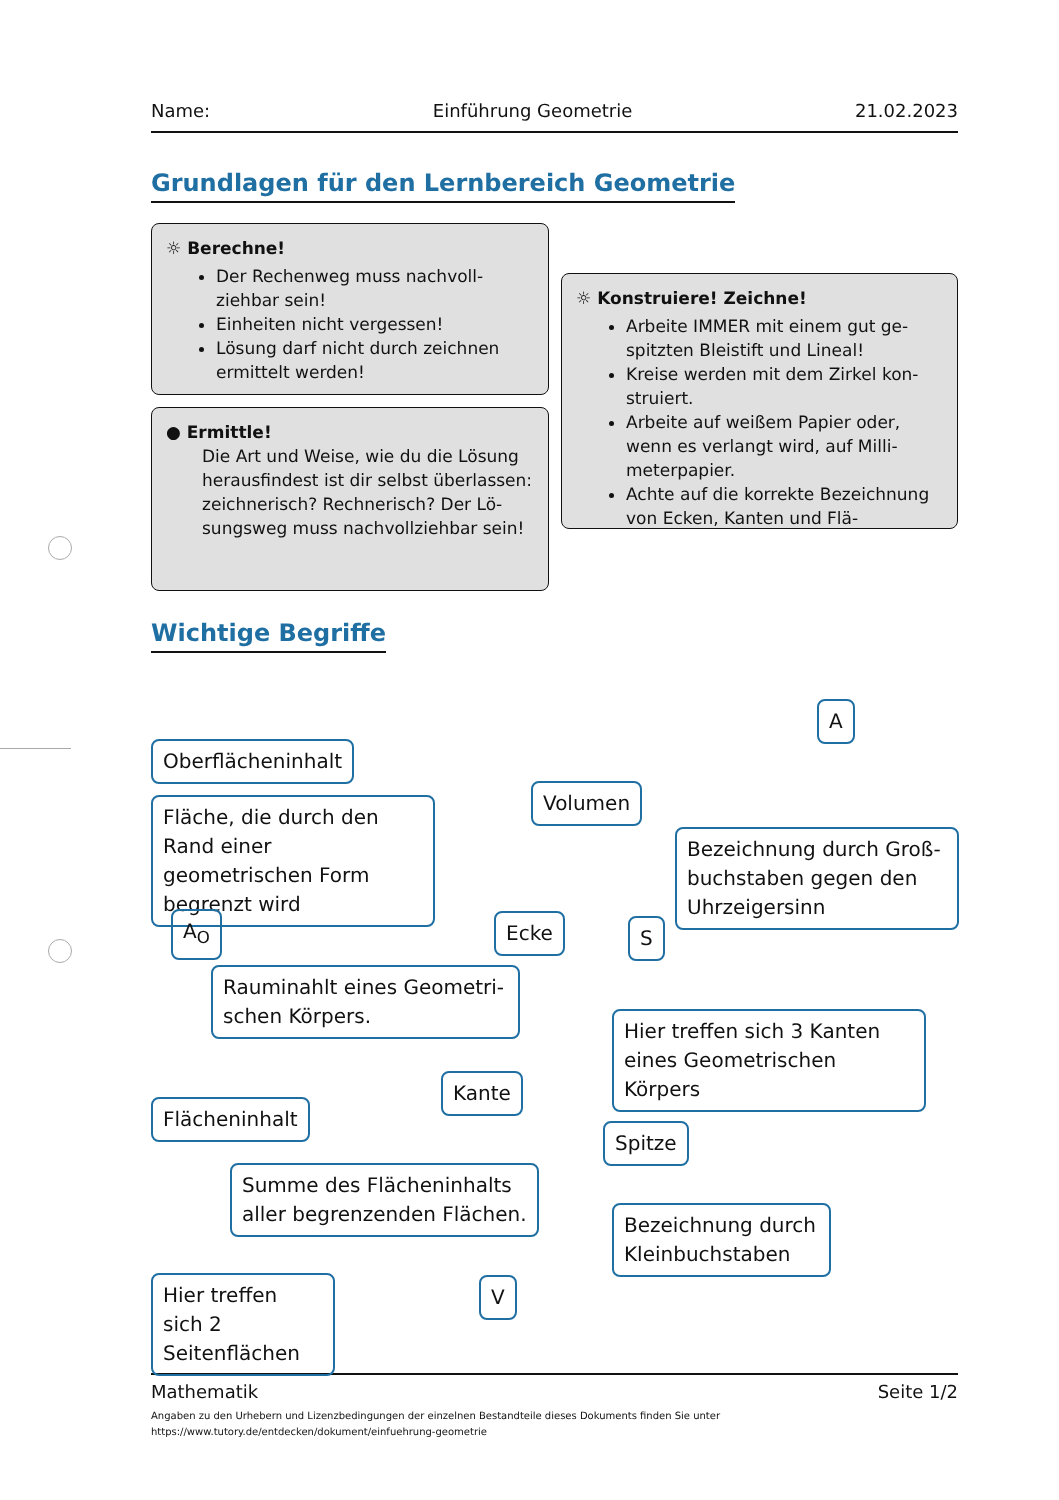Name: Einführung Geometrie 21.02.2023
Grundlagen für den Lernbereich Geometrie
☼ Berechne!
Der Rechenweg muss nachvoll­ziehbar sein!
Einheiten nicht vergessen!
Lösung darf nicht durch zeichnen ermittelt werden!
● Ermittle!
Die Art und Weise, wie du die Lösung herausfindest ist dir selbst überlassen: zeichnerisch? Rechnerisch? Der Lö­sungsweg muss nachvollziehbar sein!
☼ Konstruiere! Zeichne!
Arbeite IMMER mit einem gut ge­spitzten Bleistift und Lineal!
Kreise werden mit dem Zirkel kon­struiert.
Arbeite auf weißem Papier oder, wenn es verlangt wird, auf Milli­meterpapier.
Achte auf die korrekte Bezeich­nung von Ecken, Kanten und Flä-
Wichtige Begriffe
A
Oberflächeninhalt
Volumen
Fläche, die durch den Rand einer geometrischen Form begrenzt wird
Bezeichnung durch Groß­buchstaben gegen den Uhrzeigersinn
A<sub>O</sub> Ecke S
Rauminahlt eines Geometri­schen Körpers.
Hier treffen sich 3 Kanten eines Geometrischen Körpers
Kante
Flächeninhalt
Spitze
Summe des Flächeninhalts aller begrenzenden Flächen.
Bezeichnung durch Kleinbuchstaben
Hier treffen sich 2 Seitenflächen V
Mathematik Seite 1/2
Angaben zu den Urhebern und Lizenzbedingungen der einzelnen Bestandteile dieses Dokuments finden Sie unter
https://www.tutory.de/entdecken/dokument/einfuehrung-geometrie